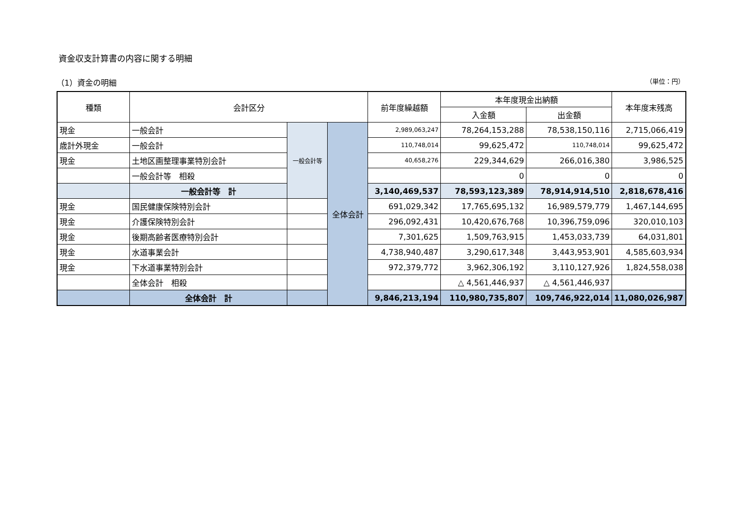資金収支計算書の内容に関する明細
（1）資金の明細 （単位：円）
| 種類 | 会計区分 | | | 前年度繰越額 | 本年度現金出納額 | | 本年度末残高 |
| --- | --- | --- | --- | --- | --- | --- | --- |
| | | | | | 入金額 | 出金額 | |
| 現金 | 一般会計 | 一般会計等 | 全体会計 | 2,989,063,247 | 78,264,153,288 | 78,538,150,116 | 2,715,066,419 |
| 歳計外現金 | 一般会計 | | | 110,748,014 | 99,625,472 | 110,748,014 | 99,625,472 |
| 現金 | 土地区画整理事業特別会計 | | | 40,658,276 | 229,344,629 | 266,016,380 | 3,986,525 |
| | 一般会計等 相殺 | | | | 0 | 0 | 0 |
| | 一般会計等 計 | | | 3,140,469,537 | 78,593,123,389 | 78,914,914,510 | 2,818,678,416 |
| 現金 | 国民健康保険特別会計 | | | 691,029,342 | 17,765,695,132 | 16,989,579,779 | 1,467,144,695 |
| 現金 | 介護保険特別会計 | | | 296,092,431 | 10,420,676,768 | 10,396,759,096 | 320,010,103 |
| 現金 | 後期高齢者医療特別会計 | | | 7,301,625 | 1,509,763,915 | 1,453,033,739 | 64,031,801 |
| 現金 | 水道事業会計 | | | 4,738,940,487 | 3,290,617,348 | 3,443,953,901 | 4,585,603,934 |
| 現金 | 下水道事業特別会計 | | | 972,379,772 | 3,962,306,192 | 3,110,127,926 | 1,824,558,038 |
| | 全体会計 相殺 | | | | △ 4,561,446,937 | △ 4,561,446,937 | |
| | 全体会計 計 | | | 9,846,213,194 | 110,980,735,807 | 109,746,922,014 | 11,080,026,987 |